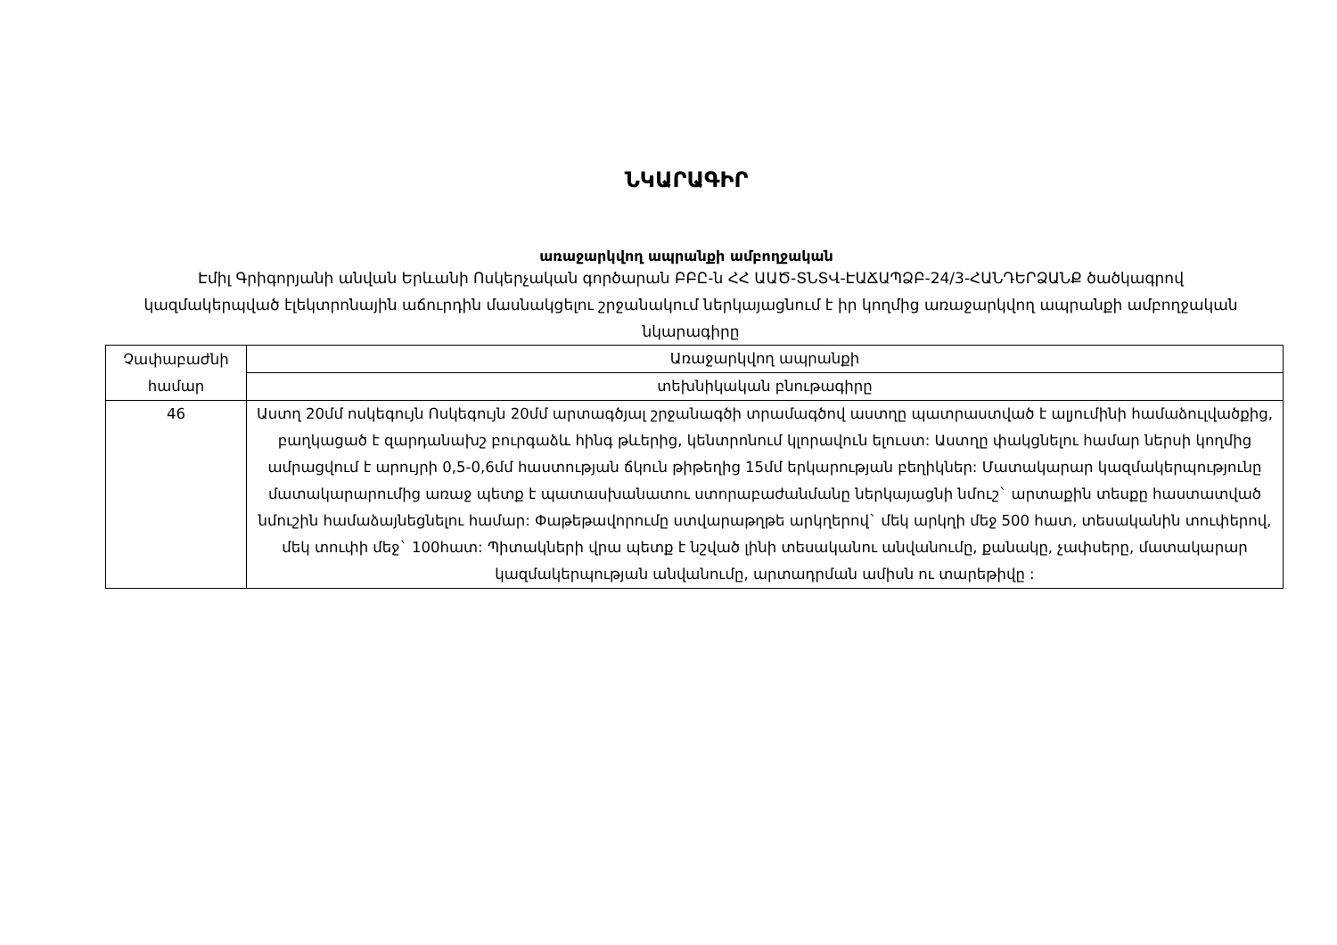ՆԿԱՐԱԳԻՐ
առաջարկվող ապրանքի ամբողջական
Էմիլ Գրիգորյանի անվան Երևանի Ոսկերչական գործարան ԲԲԸ-ն ՀՀ ԱԱԾ-ՏՆՏՎ-ԷԱՃԱՊՁԲ-24/3-ՀԱՆԴԵՐՁԱՆՔ ծածկագրով կազմակերպված էլեկտրոնային աճուրդին մասնակցելու շրջանակում ներկայացնում է իր կողմից առաջարկվող ապրանքի ամբողջական նկարագիրը
| Չափաբաժնի համար | Առաջարկվող ապրանքի |
| --- | --- |
| | տեխնիկական բնութագիրը |
| 46 | Աստղ 20մմ ոսկեգույն Ոսկեգույն 20մմ արտագծյալ շրջանագծի տրամագծով աստղը պատրաստված է ալյումինի համաձուլվածքից, բաղկացած է զարդանախշ բուրգաձև հինգ թևերից, կենտրոնում կլորավուն ելուստ: Աստղը փակցնելու համար ներսի կողմից ամրացվում է արույրի 0,5-0,6մմ հաստության ճկուն թիթեղից 15մմ երկարության բեղիկներ: Մատակարար կազմակերպությունը մատակարարումից առաջ պետք է պատասխանատու ստորաբաժանմանը ներկայացնի նմուշ` արտաքին տեսքը հաստատված նմուշին համաձայնեցնելու համար: Փաթեթավորումը ստվարաթղթե արկղերով` մեկ արկղի մեջ 500 հատ, տեսականին տուփերով, մեկ տուփի մեջ` 100հատ: Պիտակների վրա պետք է նշված լինի տեսականու անվանումը, քանակը, չափսերը, մատակարար կազմակերպության անվանումը, արտադրման ամիսն ու տարեթիվը : |